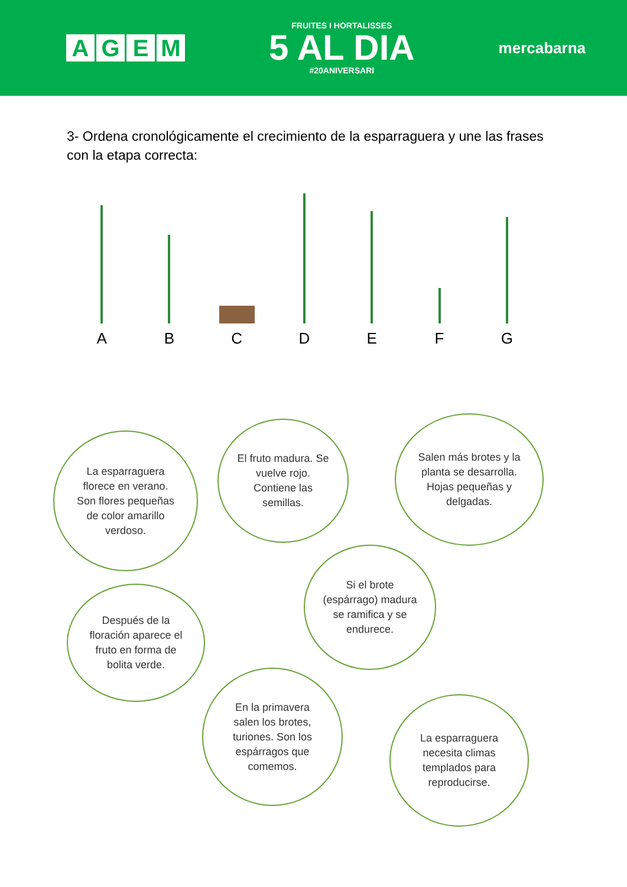AGEM
FRUITES I HORTALISSES
5 AL DIA
#20ANIVERSARI
mercabarna
3- Ordena cronológicamente el crecimiento de la esparraguera y une las frases con la etapa correcta:
A
B
C
D
E
F
G
La esparraguera florece en verano. Son flores pequeñas de color amarillo verdoso.
El fruto madura. Se vuelve rojo. Contiene las semillas.
Salen más brotes y la planta se desarrolla. Hojas pequeñas y delgadas.
Si el brote (espárrago) madura se ramifica y se endurece.
Después de la floración aparece el fruto en forma de bolita verde.
En la primavera salen los brotes, turiones. Son los espárragos que comemos.
La esparraguera necesita climas templados para reproducirse.